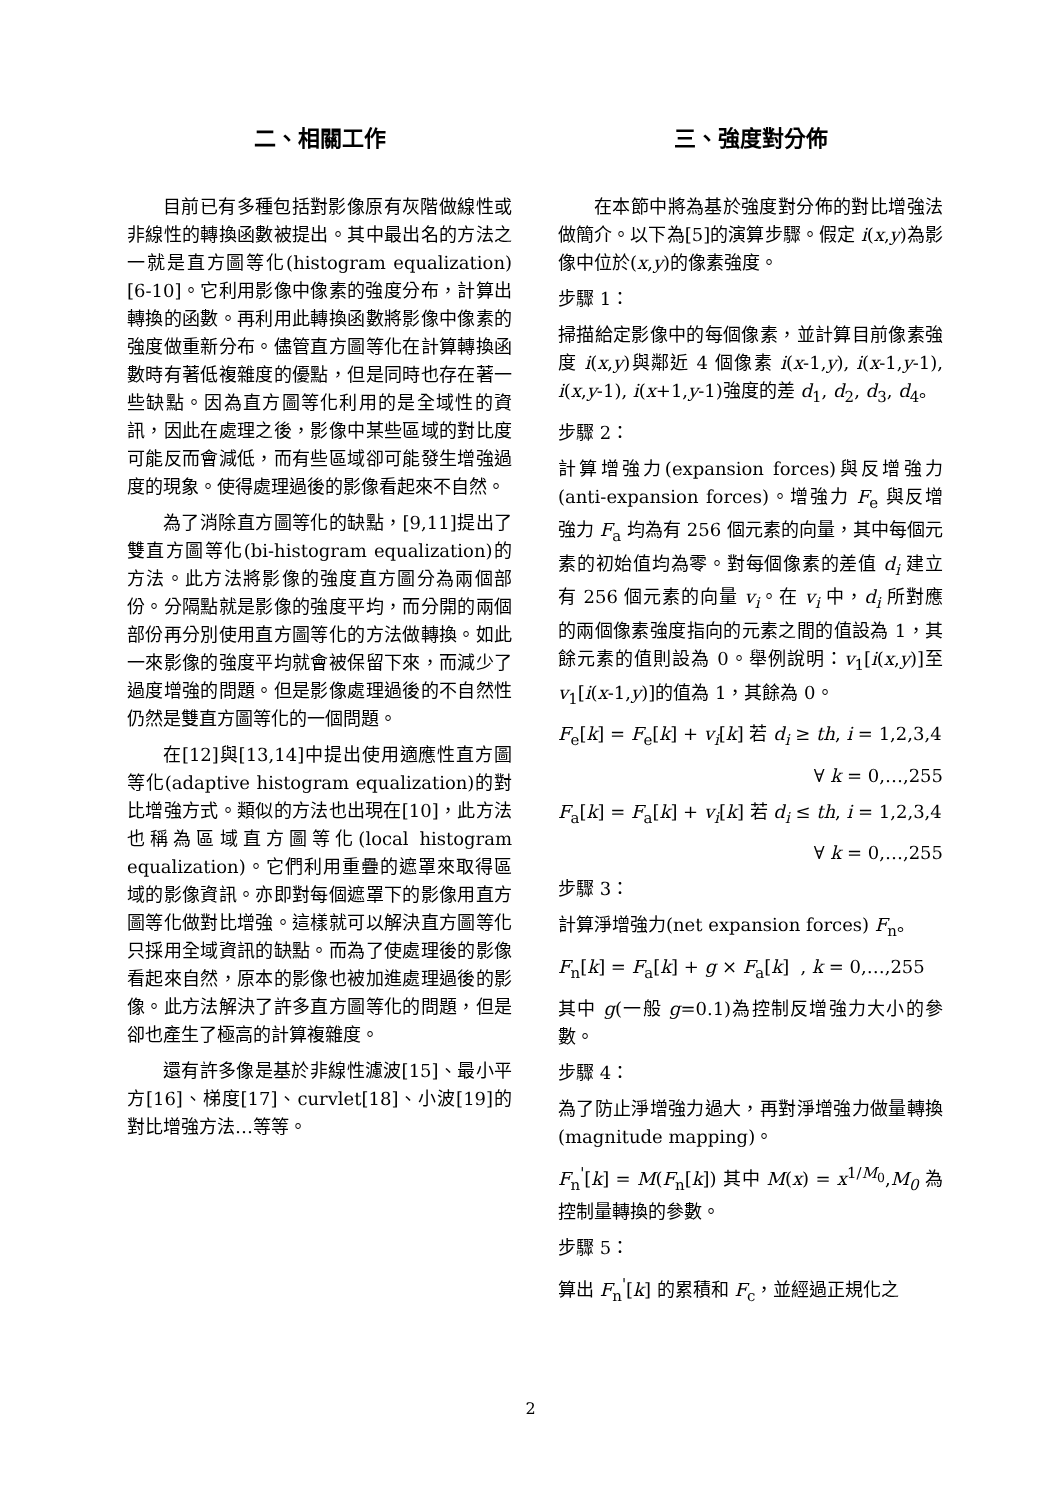二、相關工作
目前已有多種包括對影像原有灰階做線性或非線性的轉換函數被提出。其中最出名的方法之一就是直方圖等化(histogram equalization)[6-10]。它利用影像中像素的強度分布，計算出轉換的函數。再利用此轉換函數將影像中像素的強度做重新分布。儘管直方圖等化在計算轉換函數時有著低複雜度的優點，但是同時也存在著一些缺點。因為直方圖等化利用的是全域性的資訊，因此在處理之後，影像中某些區域的對比度可能反而會減低，而有些區域卻可能發生增強過度的現象。使得處理過後的影像看起來不自然。
為了消除直方圖等化的缺點，[9,11]提出了雙直方圖等化(bi-histogram equalization)的方法。此方法將影像的強度直方圖分為兩個部份。分隔點就是影像的強度平均，而分開的兩個部份再分別使用直方圖等化的方法做轉換。如此一來影像的強度平均就會被保留下來，而減少了過度增強的問題。但是影像處理過後的不自然性仍然是雙直方圖等化的一個問題。
在[12]與[13,14]中提出使用適應性直方圖等化(adaptive histogram equalization)的對比增強方式。類似的方法也出現在[10]，此方法也稱為區域直方圖等化(local histogram equalization)。它們利用重疊的遮罩來取得區域的影像資訊。亦即對每個遮罩下的影像用直方圖等化做對比增強。這樣就可以解決直方圖等化只採用全域資訊的缺點。而為了使處理後的影像看起來自然，原本的影像也被加進處理過後的影像。此方法解決了許多直方圖等化的問題，但是卻也產生了極高的計算複雜度。
還有許多像是基於非線性濾波[15]、最小平方[16]、梯度[17]、curvlet[18]、小波[19]的對比增強方法…等等。
三、強度對分佈
在本節中將為基於強度對分佈的對比增強法做簡介。以下為[5]的演算步驟。假定 i(x,y)為影像中位於(x,y)的像素強度。
步驟 1：
掃描給定影像中的每個像素，並計算目前像素強度 i(x,y)與鄰近 4 個像素 i(x-1,y), i(x-1,y-1), i(x,y-1), i(x+1,y-1)強度的差 d<sub>1</sub>, d<sub>2</sub>, d<sub>3</sub>, d<sub>4</sub>。
步驟 2：
計算增強力(expansion forces)與反增強力(anti-expansion forces)。增強力 F<sub>e</sub> 與反增強力 F<sub>a</sub> 均為有 256 個元素的向量，其中每個元素的初始值均為零。對每個像素的差值 d<sub>i</sub> 建立有 256 個元素的向量 v<sub>i</sub>。在 v<sub>i</sub> 中，d<sub>i</sub> 所對應的兩個像素強度指向的元素之間的值設為 1，其餘元素的值則設為 0。舉例說明：v<sub>1</sub>[i(x,y)]至 v<sub>1</sub>[i(x-1,y)]的值為 1，其餘為 0。
F<sub>e</sub>[k] = F<sub>e</sub>[k] + v<sub>i</sub>[k] 若 d<sub>i</sub> ≥ th, i = 1,2,3,4
∀ k = 0,…,255
F<sub>a</sub>[k] = F<sub>a</sub>[k] + v<sub>i</sub>[k] 若 d<sub>i</sub> ≤ th, i = 1,2,3,4
∀ k = 0,…,255
步驟 3：
計算淨增強力(net expansion forces) F<sub>n</sub>。
F<sub>n</sub>[k] = F<sub>a</sub>[k] + g × F<sub>a</sub>[k] , k = 0,…,255
其中 g(一般 g=0.1)為控制反增強力大小的參數。
步驟 4：
為了防止淨增強力過大，再對淨增強力做量轉換(magnitude mapping)。
F<sub>n</sub><sup>'</sup>[k] = M(F<sub>n</sub>[k]) 其中 M(x) = x<sup>1/M<sub>0</sub></sup>,M<sub>0</sub> 為控制量轉換的參數。
步驟 5：
算出 F<sub>n</sub><sup>'</sup>[k] 的累積和 F<sub>c</sub>，並經過正規化之
2